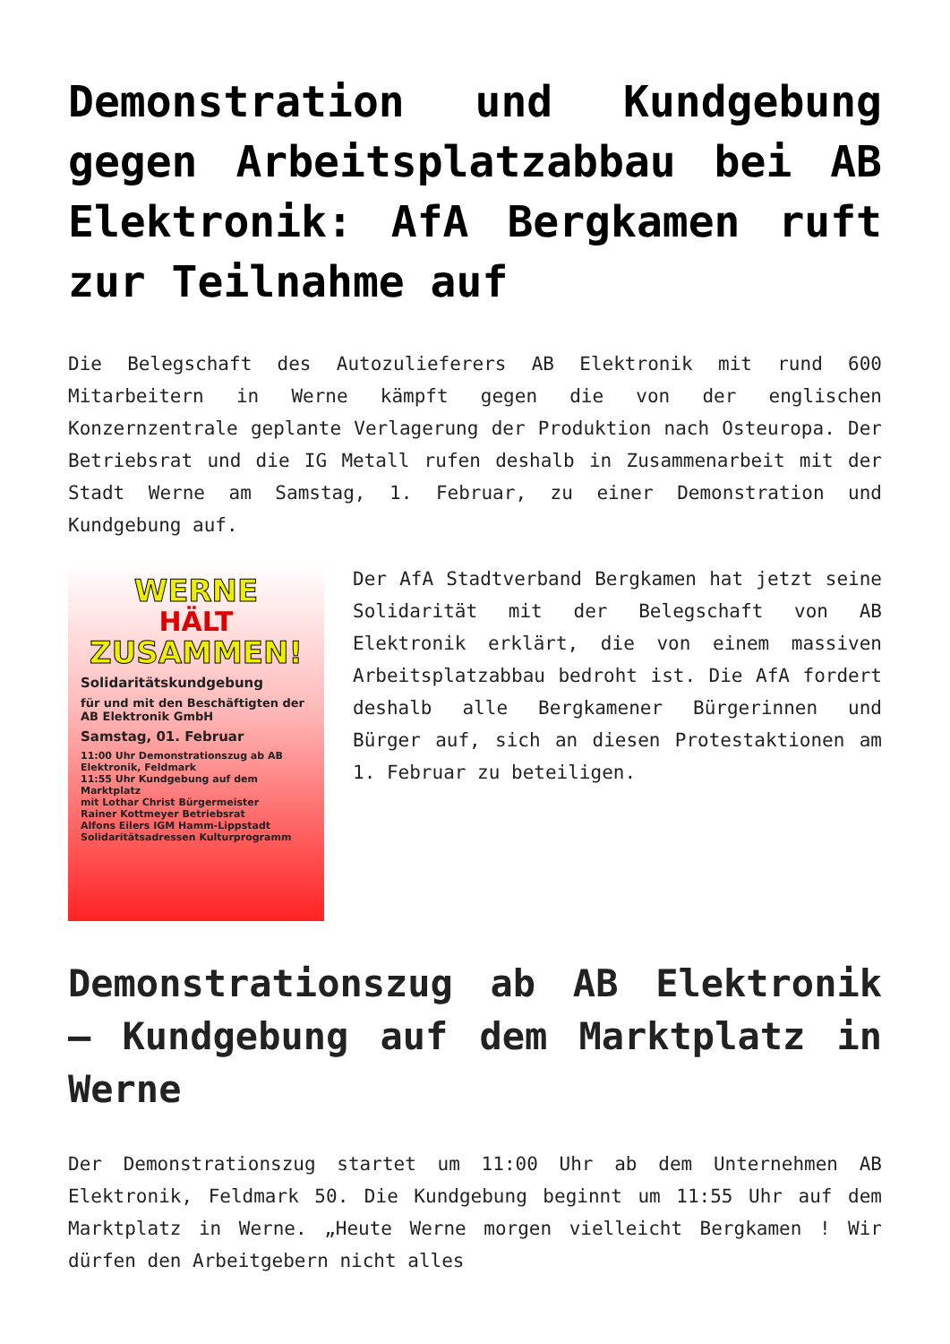Demonstration und Kundgebung gegen Arbeitsplatzabbau bei AB Elektronik: AfA Bergkamen ruft zur Teilnahme auf
Die Belegschaft des Autozulieferers AB Elektronik mit rund 600 Mitarbeitern in Werne kämpft gegen die von der englischen Konzernzentrale geplante Verlagerung der Produktion nach Osteuropa. Der Betriebsrat und die IG Metall rufen deshalb in Zusammenarbeit mit der Stadt Werne am Samstag, 1. Februar, zu einer Demonstration und Kundgebung auf.
WERNE
HÄLT
ZUSAMMEN!
Solidaritätskundgebung
für und mit den Beschäftigten der AB Elektronik GmbH
Samstag, 01. Februar
11:00 Uhr Demonstrationszug ab AB Elektronik, Feldmark
11:55 Uhr Kundgebung auf dem Marktplatz
mit Lothar Christ Bürgermeister
Rainer Kottmeyer Betriebsrat
Alfons Eilers IGM Hamm-Lippstadt
Solidaritätsadressen Kulturprogramm
Der AfA Stadtverband Bergkamen hat jetzt seine Solidarität mit der Belegschaft von AB Elektronik erklärt, die von einem massiven Arbeitsplatzabbau bedroht ist. Die AfA fordert deshalb alle Bergkamener Bürgerinnen und Bürger auf, sich an diesen Protestaktionen am 1. Februar zu beteiligen.
Demonstrationszug ab AB Elektronik – Kundgebung auf dem Marktplatz in Werne
Der Demonstrationszug startet um 11:00 Uhr ab dem Unternehmen AB Elektronik, Feldmark 50. Die Kundgebung beginnt um 11:55 Uhr auf dem Marktplatz in Werne. „Heute Werne morgen vielleicht Bergkamen ! Wir dürfen den Arbeitgebern nicht alles